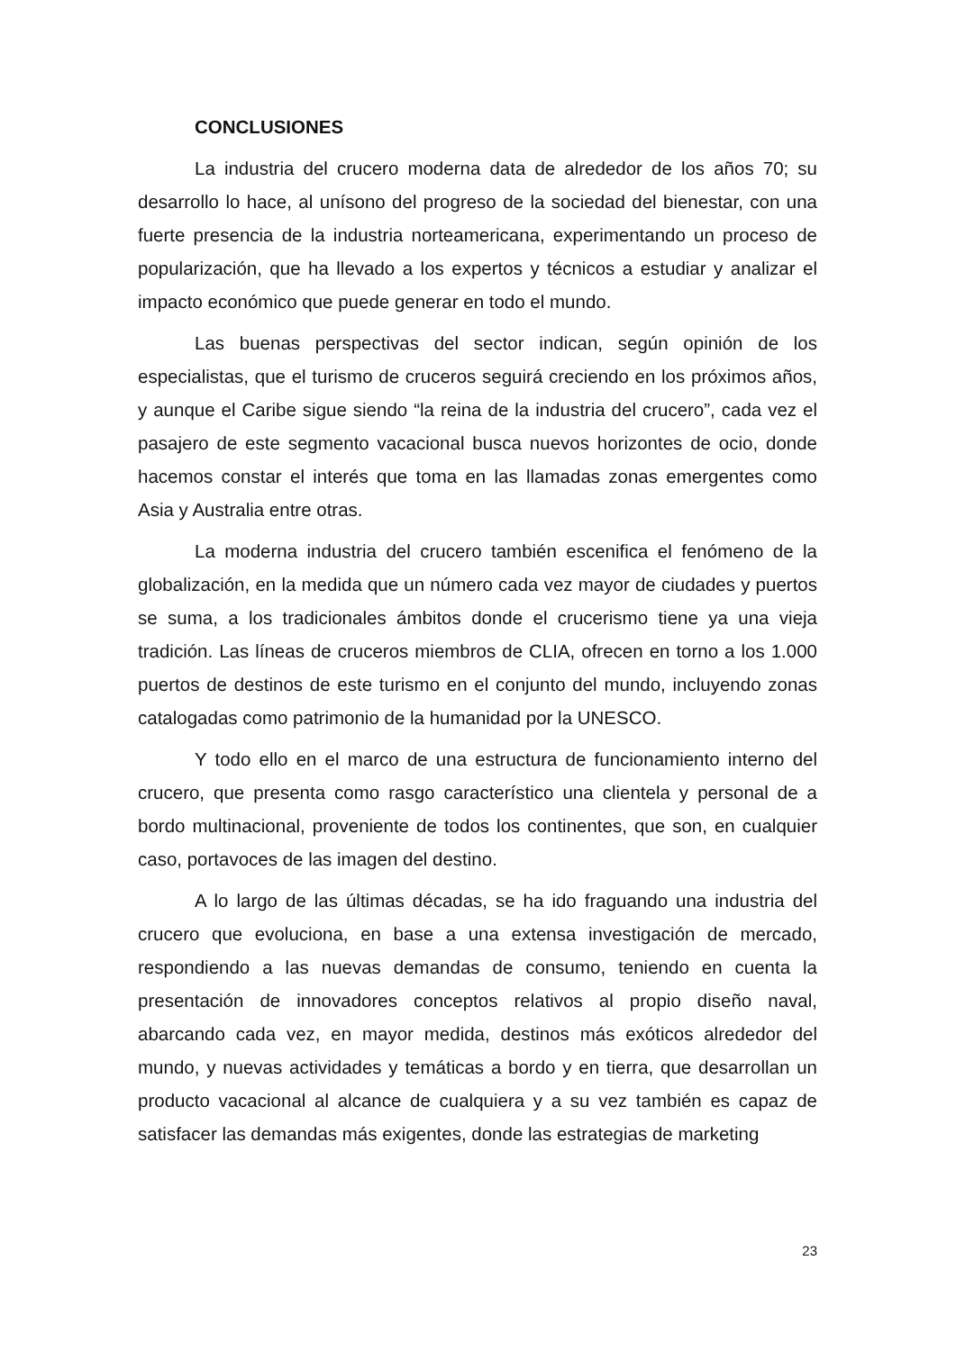CONCLUSIONES
La industria del crucero moderna data de alrededor de los años 70; su desarrollo lo hace, al unísono del progreso de la sociedad del bienestar, con una fuerte presencia de la industria norteamericana, experimentando un proceso de popularización, que ha llevado a los expertos y técnicos a estudiar y analizar el impacto económico que puede generar en todo el mundo.
Las buenas perspectivas del sector indican, según opinión de los especialistas, que el turismo de cruceros seguirá creciendo en los próximos años, y aunque el Caribe sigue siendo “la reina de la industria del crucero”, cada vez el pasajero de este segmento vacacional busca nuevos horizontes de ocio, donde hacemos constar el interés que toma en las llamadas zonas emergentes como Asia y Australia entre otras.
La moderna industria del crucero también escenifica el fenómeno de la globalización, en la medida que un número cada vez mayor de ciudades y puertos se suma, a los tradicionales ámbitos donde el crucerismo tiene ya una vieja tradición. Las líneas de cruceros miembros de CLIA, ofrecen en torno a los 1.000 puertos de destinos de este turismo en el conjunto del mundo, incluyendo zonas catalogadas como patrimonio de la humanidad por la UNESCO.
Y todo ello en el marco de una estructura de funcionamiento interno del crucero, que presenta como rasgo característico una clientela y personal de a bordo multinacional, proveniente de todos los continentes, que son, en cualquier caso, portavoces de las imagen del destino.
A lo largo de las últimas décadas, se ha ido fraguando una industria del crucero que evoluciona, en base a una extensa investigación de mercado, respondiendo a las nuevas demandas de consumo, teniendo en cuenta la presentación de innovadores conceptos relativos al propio diseño naval, abarcando cada vez, en mayor medida, destinos más exóticos alrededor del mundo, y nuevas actividades y temáticas a bordo y en tierra, que desarrollan un producto vacacional al alcance de cualquiera y a su vez también es capaz de satisfacer las demandas más exigentes, donde las estrategias de marketing
23